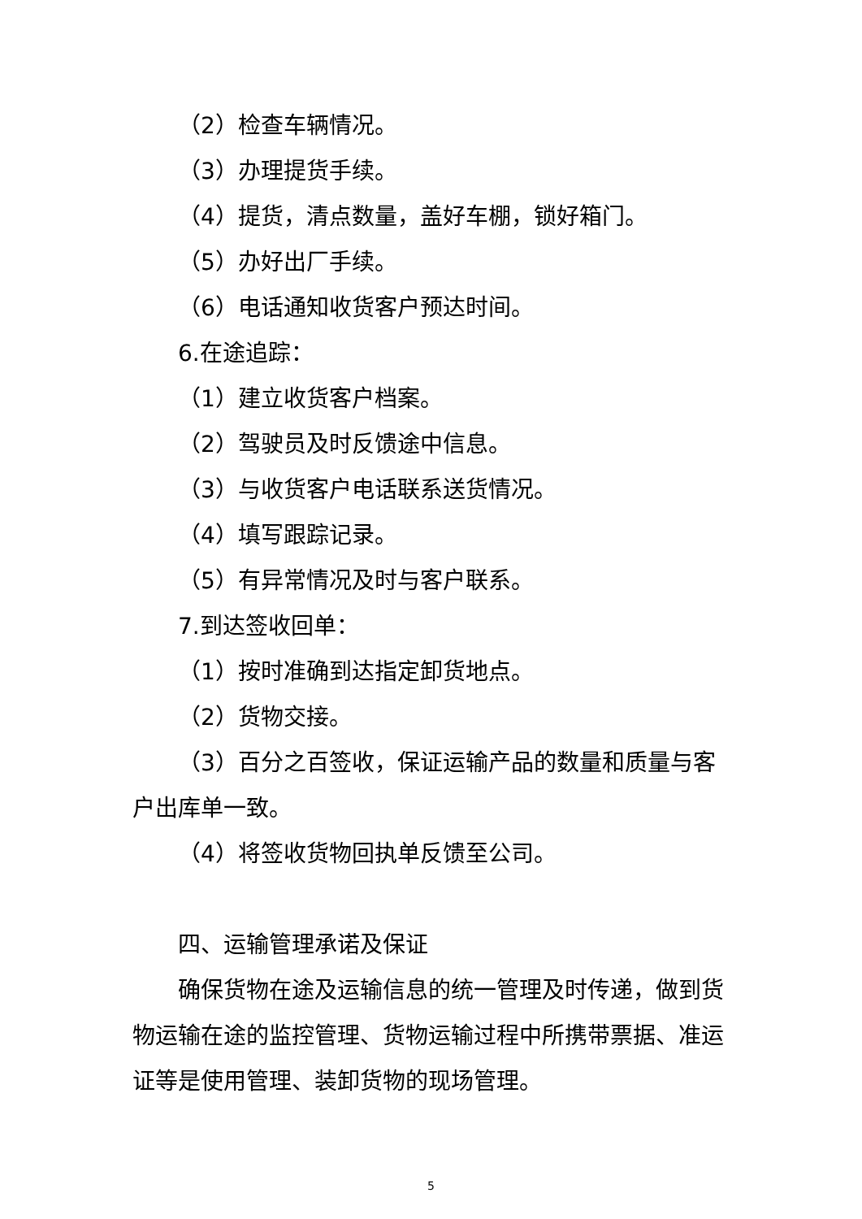（2）检查车辆情况。
（3）办理提货手续。
（4）提货，清点数量，盖好车棚，锁好箱门。
（5）办好出厂手续。
（6）电话通知收货客户预达时间。
6.在途追踪：
（1）建立收货客户档案。
（2）驾驶员及时反馈途中信息。
（3）与收货客户电话联系送货情况。
（4）填写跟踪记录。
（5）有异常情况及时与客户联系。
7.到达签收回单：
（1）按时准确到达指定卸货地点。
（2）货物交接。
（3）百分之百签收，保证运输产品的数量和质量与客户出库单一致。
（4）将签收货物回执单反馈至公司。
四、运输管理承诺及保证
确保货物在途及运输信息的统一管理及时传递，做到货物运输在途的监控管理、货物运输过程中所携带票据、准运证等是使用管理、装卸货物的现场管理。
5